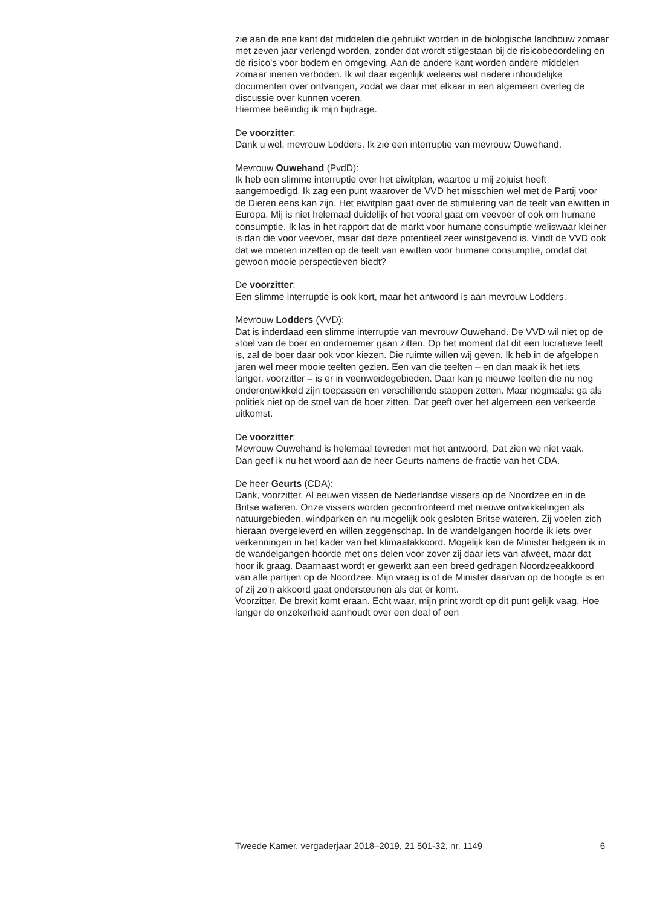zie aan de ene kant dat middelen die gebruikt worden in de biologische landbouw zomaar met zeven jaar verlengd worden, zonder dat wordt stilgestaan bij de risicobeoordeling en de risico’s voor bodem en omgeving. Aan de andere kant worden andere middelen zomaar inenen verboden. Ik wil daar eigenlijk weleens wat nadere inhoudelijke documenten over ontvangen, zodat we daar met elkaar in een algemeen overleg de discussie over kunnen voeren.
Hiermee beëindig ik mijn bijdrage.
De voorzitter:
Dank u wel, mevrouw Lodders. Ik zie een interruptie van mevrouw Ouwehand.
Mevrouw Ouwehand (PvdD):
Ik heb een slimme interruptie over het eiwitplan, waartoe u mij zojuist heeft aangemoedigd. Ik zag een punt waarover de VVD het misschien wel met de Partij voor de Dieren eens kan zijn. Het eiwitplan gaat over de stimulering van de teelt van eiwitten in Europa. Mij is niet helemaal duidelijk of het vooral gaat om veevoer of ook om humane consumptie. Ik las in het rapport dat de markt voor humane consumptie weliswaar kleiner is dan die voor veevoer, maar dat deze potentieel zeer winstgevend is. Vindt de VVD ook dat we moeten inzetten op de teelt van eiwitten voor humane consumptie, omdat dat gewoon mooie perspectieven biedt?
De voorzitter:
Een slimme interruptie is ook kort, maar het antwoord is aan mevrouw Lodders.
Mevrouw Lodders (VVD):
Dat is inderdaad een slimme interruptie van mevrouw Ouwehand. De VVD wil niet op de stoel van de boer en ondernemer gaan zitten. Op het moment dat dit een lucratieve teelt is, zal de boer daar ook voor kiezen. Die ruimte willen wij geven. Ik heb in de afgelopen jaren wel meer mooie teelten gezien. Een van die teelten – en dan maak ik het iets langer, voorzitter – is er in veenweidegebieden. Daar kan je nieuwe teelten die nu nog onderontwikkeld zijn toepassen en verschillende stappen zetten. Maar nogmaals: ga als politiek niet op de stoel van de boer zitten. Dat geeft over het algemeen een verkeerde uitkomst.
De voorzitter:
Mevrouw Ouwehand is helemaal tevreden met het antwoord. Dat zien we niet vaak.
Dan geef ik nu het woord aan de heer Geurts namens de fractie van het CDA.
De heer Geurts (CDA):
Dank, voorzitter. Al eeuwen vissen de Nederlandse vissers op de Noordzee en in de Britse wateren. Onze vissers worden geconfronteerd met nieuwe ontwikkelingen als natuurgebieden, windparken en nu mogelijk ook gesloten Britse wateren. Zij voelen zich hieraan overgeleverd en willen zeggenschap. In de wandelgangen hoorde ik iets over verkenningen in het kader van het klimaatakkoord. Mogelijk kan de Minister hetgeen ik in de wandelgangen hoorde met ons delen voor zover zij daar iets van afweet, maar dat hoor ik graag. Daarnaast wordt er gewerkt aan een breed gedragen Noordzeeakkoord van alle partijen op de Noordzee. Mijn vraag is of de Minister daarvan op de hoogte is en of zij zo’n akkoord gaat ondersteunen als dat er komt.
Voorzitter. De brexit komt eraan. Echt waar, mijn print wordt op dit punt gelijk vaag. Hoe langer de onzekerheid aanhoudt over een deal of een
Tweede Kamer, vergaderjaar 2018–2019, 21 501-32, nr. 1149 6